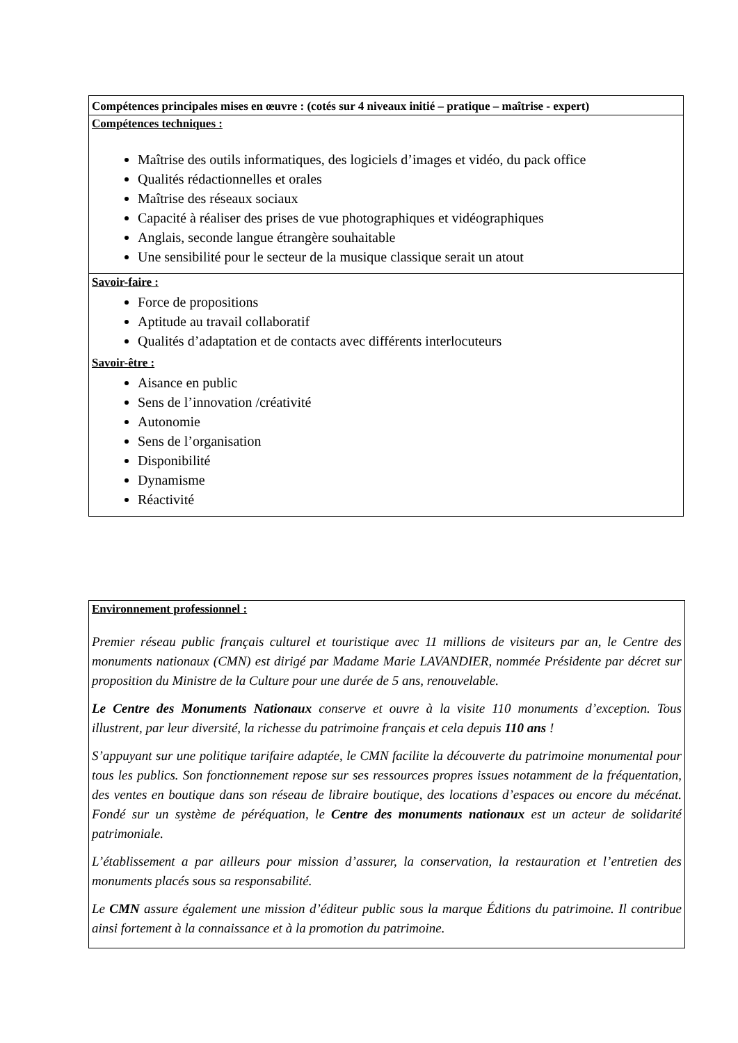| Compétences principales mises en œuvre : (cotés sur 4 niveaux initié – pratique – maîtrise - expert) |
| Compétences techniques : Maîtrise des outils informatiques, des logiciels d’images et vidéo, du pack office Qualités rédactionnelles et orales Maîtrise des réseaux sociaux Capacité à réaliser des prises de vue photographiques et vidéographiques Anglais, seconde langue étrangère souhaitable Une sensibilité pour le secteur de la musique classique serait un atout |
| Savoir-faire : Force de propositions Aptitude au travail collaboratif Qualités d’adaptation et de contacts avec différents interlocuteurs Savoir-être : Aisance en public Sens de l’innovation /créativité Autonomie Sens de l’organisation Disponibilité Dynamisme Réactivité |
Environnement professionnel :
Premier réseau public français culturel et touristique avec 11 millions de visiteurs par an, le Centre des monuments nationaux (CMN) est dirigé par Madame Marie LAVANDIER, nommée Présidente par décret sur proposition du Ministre de la Culture pour une durée de 5 ans, renouvelable.
Le Centre des Monuments Nationaux conserve et ouvre à la visite 110 monuments d’exception. Tous illustrent, par leur diversité, la richesse du patrimoine français et cela depuis 110 ans !
S’appuyant sur une politique tarifaire adaptée, le CMN facilite la découverte du patrimoine monumental pour tous les publics. Son fonctionnement repose sur ses ressources propres issues notamment de la fréquentation, des ventes en boutique dans son réseau de libraire boutique, des locations d’espaces ou encore du mécénat. Fondé sur un système de péréquation, le Centre des monuments nationaux est un acteur de solidarité patrimoniale.
L’établissement a par ailleurs pour mission d’assurer, la conservation, la restauration et l’entretien des monuments placés sous sa responsabilité.
Le CMN assure également une mission d’éditeur public sous la marque Éditions du patrimoine. Il contribue ainsi fortement à la connaissance et à la promotion du patrimoine.